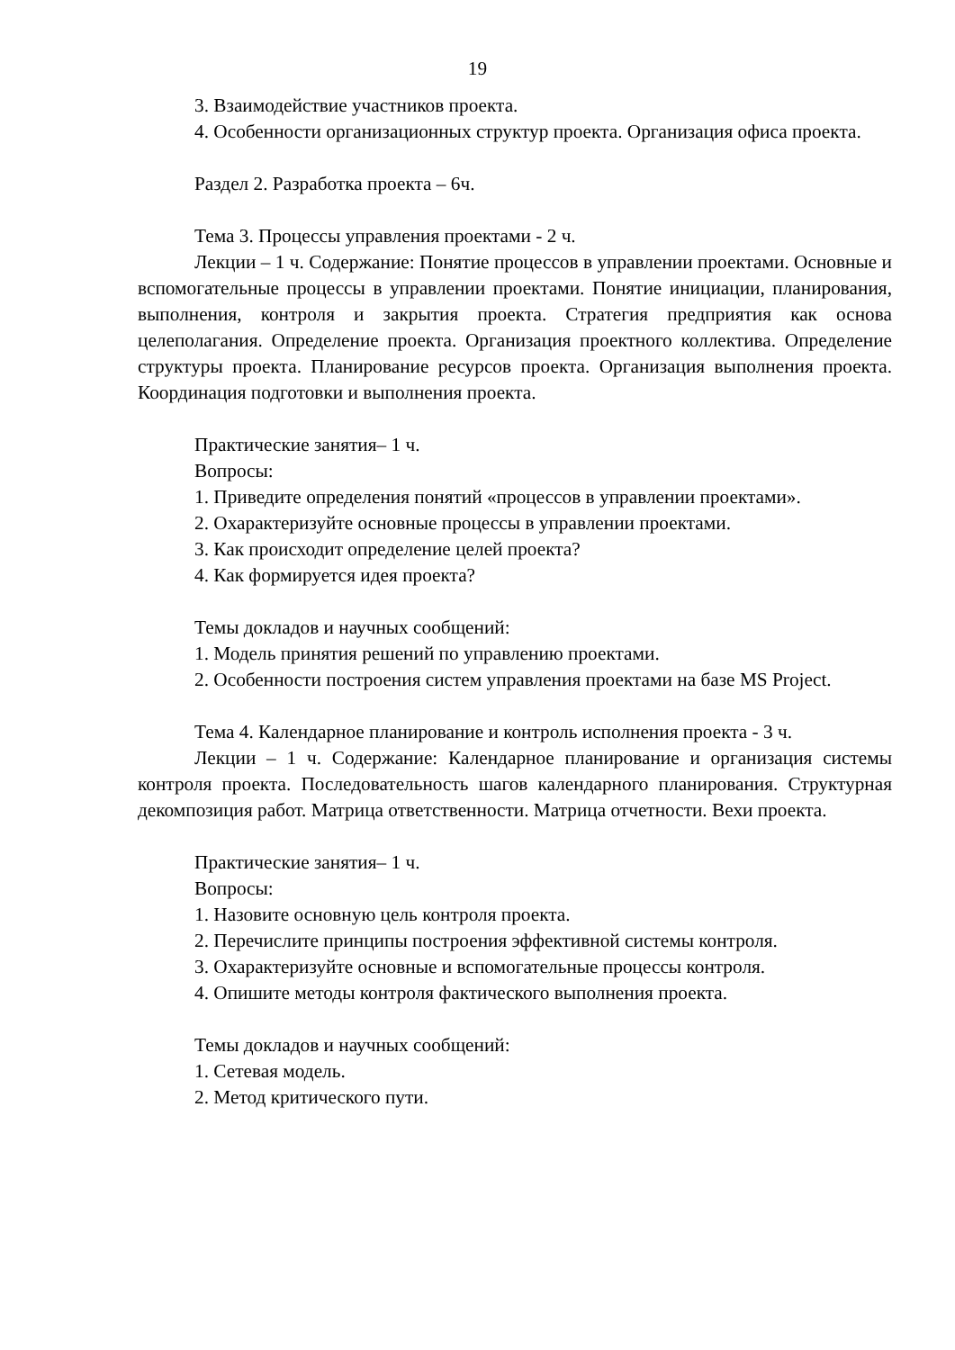19
3. Взаимодействие участников проекта.
4. Особенности организационных структур проекта. Организация офиса проекта.
Раздел 2. Разработка проекта – 6ч.
Тема 3. Процессы управления проектами - 2 ч.
Лекции – 1 ч. Содержание: Понятие процессов в управлении проектами. Основные и вспомогательные процессы в управлении проектами. Понятие инициации, планирования, выполнения, контроля и закрытия проекта. Стратегия предприятия как основа целеполагания. Определение проекта. Организация проектного коллектива. Определение структуры проекта. Планирование ресурсов проекта. Организация выполнения проекта. Координация подготовки и выполнения проекта.
Практические занятия– 1 ч.
Вопросы:
1. Приведите определения понятий «процессов в управлении проектами».
2. Охарактеризуйте основные процессы в управлении проектами.
3. Как происходит определение целей проекта?
4. Как формируется идея проекта?
Темы докладов и научных сообщений:
1. Модель принятия решений по управлению проектами.
2. Особенности построения систем управления проектами на базе MS Project.
Тема 4. Календарное планирование и контроль исполнения проекта - 3 ч.
Лекции – 1 ч. Содержание: Календарное планирование и организация системы контроля проекта. Последовательность шагов календарного планирования. Структурная декомпозиция работ. Матрица ответственности. Матрица отчетности. Вехи проекта.
Практические занятия– 1 ч.
Вопросы:
1. Назовите основную цель контроля проекта.
2. Перечислите принципы построения эффективной системы контроля.
3. Охарактеризуйте основные и вспомогательные процессы контроля.
4. Опишите методы контроля фактического выполнения проекта.
Темы докладов и научных сообщений:
1. Сетевая модель.
2. Метод критического пути.